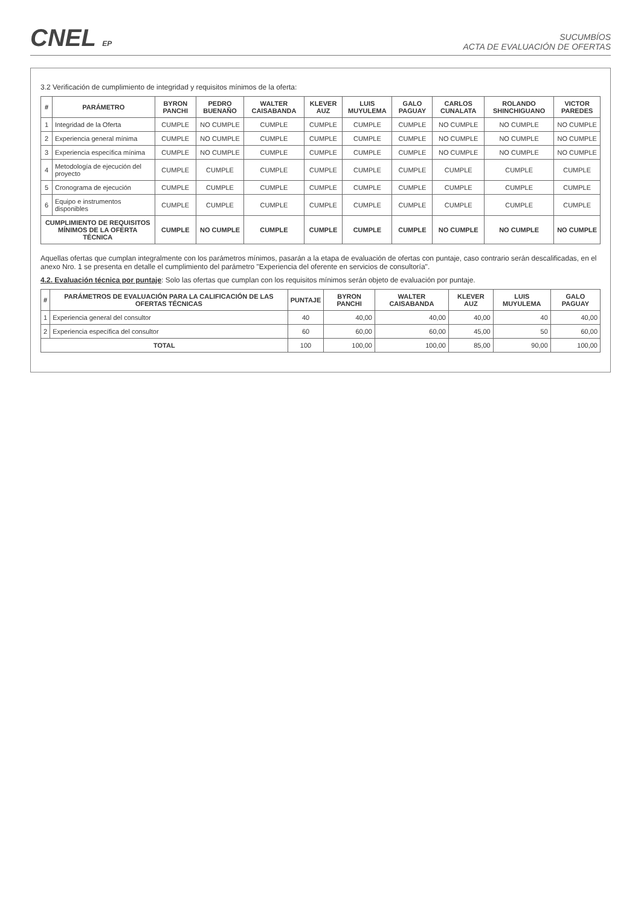CNEL EP
SUCUMBÍOS
ACTA DE EVALUACIÓN DE OFERTAS
3.2 Verificación de cumplimiento de integridad y requisitos mínimos de la oferta:
| # | PARÁMETRO | BYRON PANCHI | PEDRO BUENAÑO | WALTER CAISABANDA | KLEVER AUZ | LUIS MUYULEMA | GALO PAGUAY | CARLOS CUNALATA | ROLANDO SHINCHIGUANO | VICTOR PAREDES |
| --- | --- | --- | --- | --- | --- | --- | --- | --- | --- | --- |
| 1 | Integridad de la Oferta | CUMPLE | NO CUMPLE | CUMPLE | CUMPLE | CUMPLE | CUMPLE | NO CUMPLE | NO CUMPLE | NO CUMPLE |
| 2 | Experiencia general mínima | CUMPLE | NO CUMPLE | CUMPLE | CUMPLE | CUMPLE | CUMPLE | NO CUMPLE | NO CUMPLE | NO CUMPLE |
| 3 | Experiencia específica mínima | CUMPLE | NO CUMPLE | CUMPLE | CUMPLE | CUMPLE | CUMPLE | NO CUMPLE | NO CUMPLE | NO CUMPLE |
| 4 | Metodología de ejecución del proyecto | CUMPLE | CUMPLE | CUMPLE | CUMPLE | CUMPLE | CUMPLE | CUMPLE | CUMPLE | CUMPLE |
| 5 | Cronograma de ejecución | CUMPLE | CUMPLE | CUMPLE | CUMPLE | CUMPLE | CUMPLE | CUMPLE | CUMPLE | CUMPLE |
| 6 | Equipo e instrumentos disponibles | CUMPLE | CUMPLE | CUMPLE | CUMPLE | CUMPLE | CUMPLE | CUMPLE | CUMPLE | CUMPLE |
| CUMPLIMIENTO DE REQUISITOS MÍNIMOS DE LA OFERTA TÉCNICA | | CUMPLE | NO CUMPLE | CUMPLE | CUMPLE | CUMPLE | CUMPLE | NO CUMPLE | NO CUMPLE | NO CUMPLE |
Aquellas ofertas que cumplan integralmente con los parámetros mínimos, pasarán a la etapa de evaluación de ofertas con puntaje, caso contrario serán descalificadas, en el anexo Nro. 1 se presenta en detalle el cumplimiento del parámetro "Experiencia del oferente en servicios de consultoría".
4.2. Evaluación técnica por puntaje: Solo las ofertas que cumplan con los requisitos mínimos serán objeto de evaluación por puntaje.
| # | PARÁMETROS DE EVALUACIÓN PARA LA CALIFICACIÓN DE LAS OFERTAS TÉCNICAS | PUNTAJE | BYRON PANCHI | WALTER CAISABANDA | KLEVER AUZ | LUIS MUYULEMA | GALO PAGUAY |
| --- | --- | --- | --- | --- | --- | --- | --- |
| 1 | Experiencia general del consultor | 40 | 40,00 | 40,00 | 40,00 | 40 | 40,00 |
| 2 | Experiencia específica del consultor | 60 | 60,00 | 60,00 | 45,00 | 50 | 60,00 |
| TOTAL | | 100 | 100,00 | 100,00 | 85,00 | 90,00 | 100,00 |